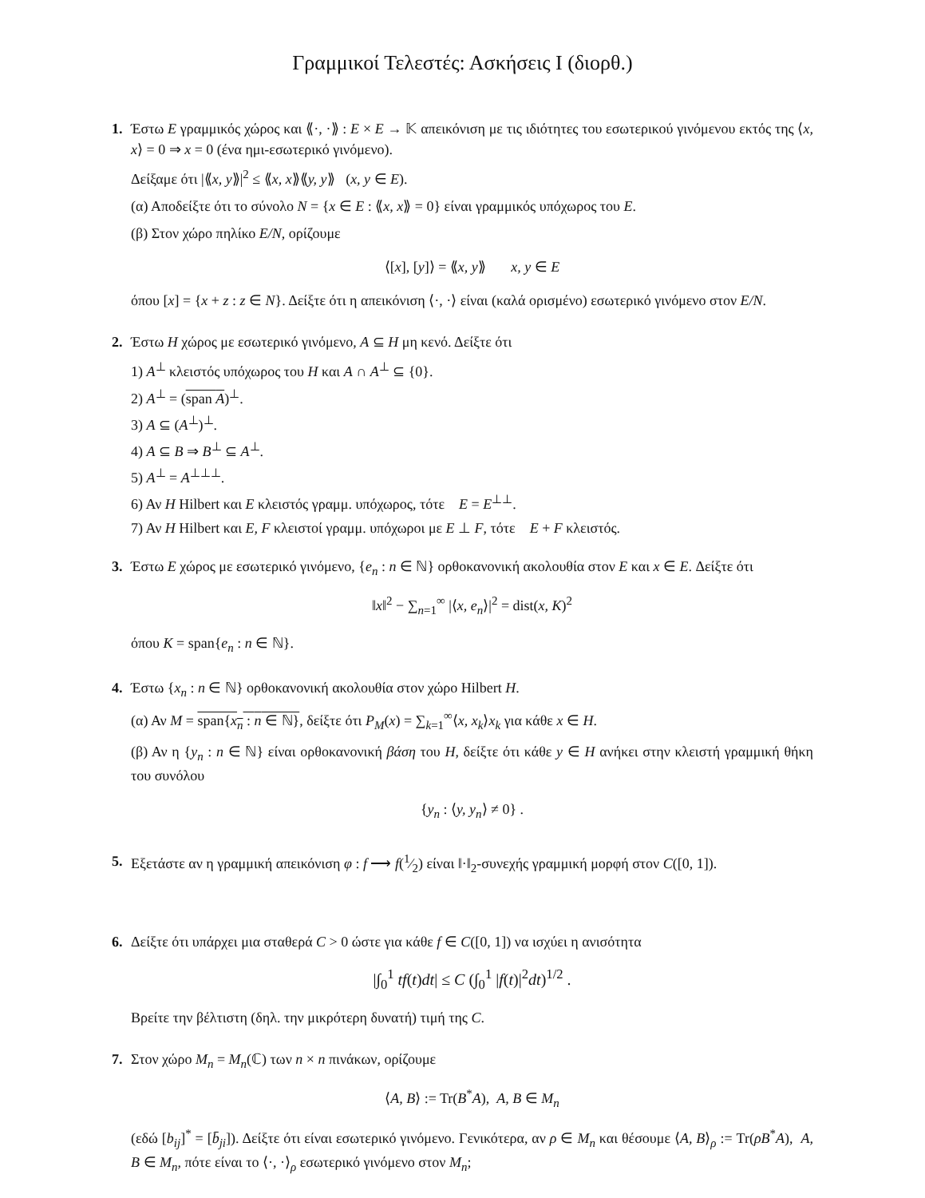Γραμμικοί Τελεστές: Ασκήσεις Ι (διορθ.)
1. Έστω E γραμμικός χώρος και ⟪·, ·⟫ : E × E → 𝕂 απεικόνιση με τις ιδιότητες του εσωτερικού γινόμενου εκτός της ⟨x, x⟩ = 0 ⇒ x = 0 (ένα ημι-εσωτερικό γινόμενο).
Δείξαμε ότι |⟪x, y⟫|<sup>2</sup> ≤ ⟪x, x⟫⟪y, y⟫ (x, y ∈ E).
(α) Αποδείξτε ότι το σύνολο N = {x ∈ E : ⟪x, x⟫ = 0} είναι γραμμικός υπόχωρος του E.
(β) Στον χώρο πηλίκο E/N, ορίζουμε
⟨[x], [y]⟩ = ⟪x, y⟫ x, y ∈ E
όπου [x] = {x + z : z ∈ N}. Δείξτε ότι η απεικόνιση ⟨·, ·⟩ είναι (καλά ορισμένο) εσωτερικό γινόμενο στον E/N.
2. Έστω H χώρος με εσωτερικό γινόμενο, A ⊆ H μη κενό. Δείξτε ότι
1) A<sup>⊥</sup> κλειστός υπόχωρος του H και A ∩ A<sup>⊥</sup> ⊆ {0}.
2) A<sup>⊥</sup> = (span A)<sup>⊥</sup>.
3) A ⊆ (A<sup>⊥</sup>)<sup>⊥</sup>.
4) A ⊆ B ⇒ B<sup>⊥</sup> ⊆ A<sup>⊥</sup>.
5) A<sup>⊥</sup> = A<sup>⊥⊥⊥</sup>.
6) Αν H Hilbert και E κλειστός γραμμ. υπόχωρος, τότε E = E<sup>⊥⊥</sup>.
7) Αν H Hilbert και E, F κλειστοί γραμμ. υπόχωροι με E ⊥ F, τότε E + F κλειστός.
3. Έστω E χώρος με εσωτερικό γινόμενο, {e<sub>n</sub> : n ∈ ℕ} ορθοκανονική ακολουθία στον E και x ∈ E. Δείξτε ότι
‖x‖<sup>2</sup> − ∑<sub>n=1</sub><sup>∞</sup> |⟨x, e<sub>n</sub>⟩|<sup>2</sup> = dist(x, K)<sup>2</sup>
όπου K = span{e<sub>n</sub> : n ∈ ℕ}.
4. Έστω {x<sub>n</sub> : n ∈ ℕ} ορθοκανονική ακολουθία στον χώρο Hilbert H.
(α) Αν M = span{x<sub>n</sub> : n ∈ ℕ}, δείξτε ότι P<sub>M</sub>(x) = ∑<sub>k=1</sub><sup>∞</sup>⟨x, x<sub>k</sub>⟩x<sub>k</sub> για κάθε x ∈ H.
(β) Αν η {y<sub>n</sub> : n ∈ ℕ} είναι ορθοκανονική βάση του H, δείξτε ότι κάθε y ∈ H ανήκει στην κλειστή γραμμική θήκη του συνόλου
{y<sub>n</sub> : ⟨y, y<sub>n</sub>⟩ ≠ 0} .
5. Εξετάστε αν η γραμμική απεικόνιση φ : f ⟶ f(1⁄2) είναι ‖·‖<sub>2</sub>-συνεχής γραμμική μορφή στον C([0, 1]).
6. Δείξτε ότι υπάρχει μια σταθερά C > 0 ώστε για κάθε f ∈ C([0, 1]) να ισχύει η ανισότητα
|∫<sub>0</sub><sup>1</sup> tf(t)dt| ≤ C (∫<sub>0</sub><sup>1</sup> |f(t)|<sup>2</sup>dt)<sup>1/2</sup> .
Βρείτε την βέλτιστη (δηλ. την μικρότερη δυνατή) τιμή της C.
7. Στον χώρο M<sub>n</sub> = M<sub>n</sub>(ℂ) των n × n πινάκων, ορίζουμε
⟨A, B⟩ := Tr(B<sup>*</sup>A), A, B ∈ M<sub>n</sub>
(εδώ [b<sub>ij</sub>]<sup>*</sup> = [b̄<sub>ji</sub>]). Δείξτε ότι είναι εσωτερικό γινόμενο. Γενικότερα, αν ρ ∈ M<sub>n</sub> και θέσουμε ⟨A, B⟩<sub>ρ</sub> := Tr(ρB<sup>*</sup>A), A, B ∈ M<sub>n</sub>, πότε είναι το ⟨·, ·⟩<sub>ρ</sub> εσωτερικό γινόμενο στον M<sub>n</sub>;